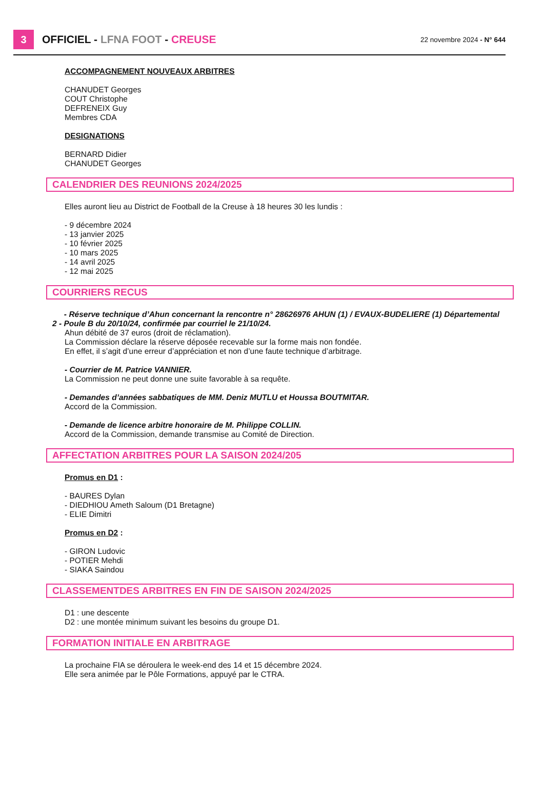3
OFFICIEL - LFNA FOOT - CREUSE
22 novembre 2024 - N° 644
ACCOMPAGNEMENT NOUVEAUX ARBITRES
CHANUDET Georges
COUT Christophe
DEFRENEIX Guy
Membres CDA
DESIGNATIONS
BERNARD Didier
CHANUDET Georges
CALENDRIER DES REUNIONS 2024/2025
Elles auront lieu au District de Football de la Creuse à 18 heures 30 les lundis :
- 9 décembre 2024
- 13 janvier 2025
- 10 février 2025
- 10 mars 2025
- 14 avril 2025
- 12 mai 2025
COURRIERS RECUS
- Réserve technique d’Ahun concernant la rencontre n° 28626976 AHUN (1) / EVAUX-BUDELIERE (1) Départemental 2 - Poule B du 20/10/24, confirmée par courriel le 21/10/24.
Ahun débité de 37 euros (droit de réclamation).
La Commission déclare la réserve déposée recevable sur la forme mais non fondée.
En effet, il s’agit d’une erreur d’appréciation et non d’une faute technique d’arbitrage.
- Courrier de M. Patrice VANNIER.
La Commission ne peut donne une suite favorable à sa requête.
- Demandes d’années sabbatiques de MM. Deniz MUTLU et Houssa BOUTMITAR.
Accord de la Commission.
- Demande de licence arbitre honoraire de M. Philippe COLLIN.
Accord de la Commission, demande transmise au Comité de Direction.
AFFECTATION ARBITRES POUR LA SAISON 2024/205
Promus en D1 :
- BAURES Dylan
- DIEDHIOU Ameth Saloum (D1 Bretagne)
- ELIE Dimitri
Promus en D2 :
- GIRON Ludovic
- POTIER Mehdi
- SIAKA Saindou
CLASSEMENTDES ARBITRES EN FIN DE SAISON 2024/2025
D1 : une descente
D2 : une montée minimum suivant les besoins du groupe D1.
FORMATION INITIALE EN ARBITRAGE
La prochaine FIA se déroulera le week-end des 14 et 15 décembre 2024.
Elle sera animée par le Pôle Formations, appuyé par le CTRA.